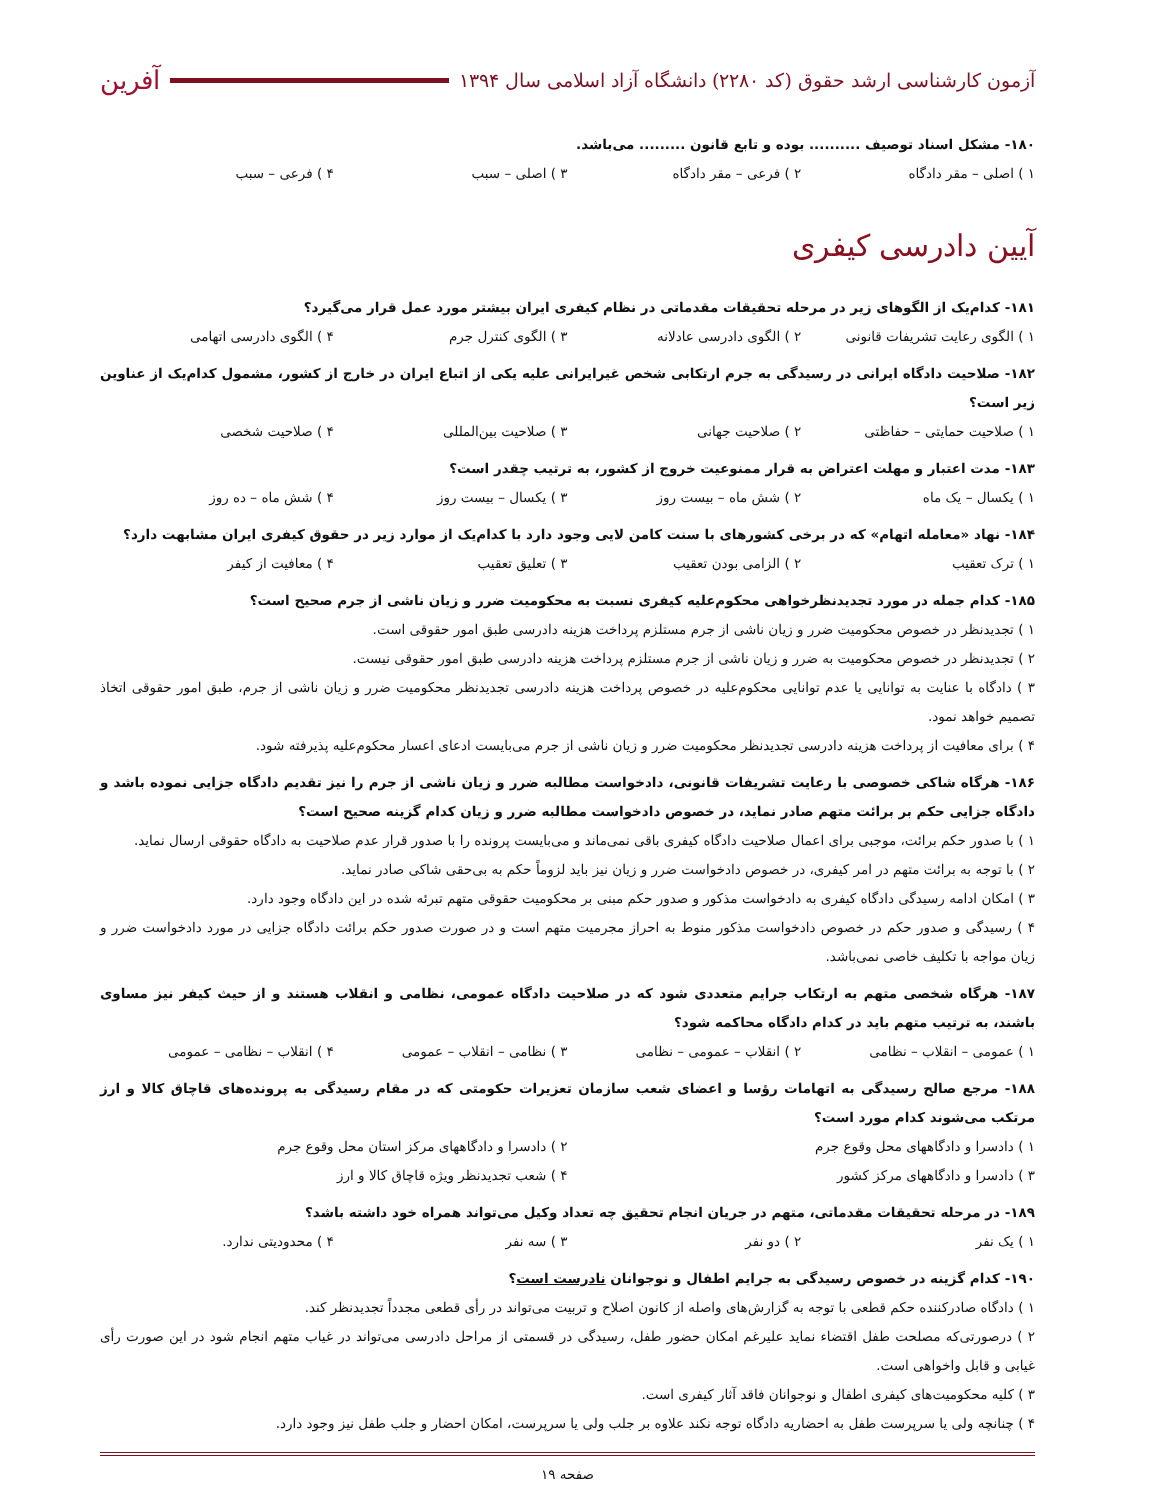آزمون کارشناسی ارشد حقوق (کد ۲۲۸۰) دانشگاه آزاد اسلامی سال ۱۳۹۴
آفرین
۱۸۰- مشکل اسناد توصیف .......... بوده و تابع قانون ......... می‌باشد.
۱ ) اصلی – مقر دادگاه ۲ ) فرعی – مقر دادگاه ۳ ) اصلی – سبب ۴ ) فرعی – سبب
آیین دادرسی کیفری
۱۸۱- کدام‌یک از الگوهای زیر در مرحله تحقیقات مقدماتی در نظام کیفری ایران بیشتر مورد عمل قرار می‌گیرد؟
۱ ) الگوی رعایت تشریفات قانونی ۲ ) الگوی دادرسی عادلانه ۳ ) الگوی کنترل جرم ۴ ) الگوی دادرسی اتهامی
۱۸۲- صلاحیت دادگاه ایرانی در رسیدگی به جرم ارتکابی شخص غیرایرانی علیه یکی از اتباع ایران در خارج از کشور، مشمول کدام‌یک از عناوین زیر است؟
۱ ) صلاحیت حمایتی – حفاظتی ۲ ) صلاحیت جهانی ۳ ) صلاحیت بین‌المللی ۴ ) صلاحیت شخصی
۱۸۳- مدت اعتبار و مهلت اعتراض به قرار ممنوعیت خروج از کشور، به ترتیب چقدر است؟
۱ ) یکسال – یک ماه ۲ ) شش ماه – بیست روز ۳ ) یکسال – بیست روز ۴ ) شش ماه – ده روز
۱۸۴- نهاد «معامله اتهام» که در برخی کشورهای با سنت کامن لایی وجود دارد با کدام‌یک از موارد زیر در حقوق کیفری ایران مشابهت دارد؟
۱ ) ترک تعقیب ۲ ) الزامی بودن تعقیب ۳ ) تعلیق تعقیب ۴ ) معافیت از کیفر
۱۸۵- کدام جمله در مورد تجدیدنظرخواهی محکوم‌علیه کیفری نسبت به محکومیت ضرر و زیان ناشی از جرم صحیح است؟
۱ ) تجدیدنظر در خصوص محکومیت ضرر و زیان ناشی از جرم مستلزم پرداخت هزینه دادرسی طبق امور حقوقی است.
۲ ) تجدیدنظر در خصوص محکومیت به ضرر و زیان ناشی از جرم مستلزم پرداخت هزینه دادرسی طبق امور حقوقی نیست.
۳ ) دادگاه با عنایت به توانایی یا عدم توانایی محکوم‌علیه در خصوص پرداخت هزینه دادرسی تجدیدنظر محکومیت ضرر و زیان ناشی از جرم، طبق امور حقوقی اتخاذ تصمیم خواهد نمود.
۴ ) برای معافیت از پرداخت هزینه دادرسی تجدیدنظر محکومیت ضرر و زیان ناشی از جرم می‌بایست ادعای اعسار محکوم‌علیه پذیرفته شود.
۱۸۶- هرگاه شاکی خصوصی با رعایت تشریفات قانونی، دادخواست مطالبه ضرر و زیان ناشی از جرم را نیز تقدیم دادگاه جزایی نموده باشد و دادگاه جزایی حکم بر برائت متهم صادر نماید، در خصوص دادخواست مطالبه ضرر و زیان کدام گزینه صحیح است؟
۱ ) با صدور حکم برائت، موجبی برای اعمال صلاحیت دادگاه کیفری باقی نمی‌ماند و می‌بایست پرونده را با صدور قرار عدم صلاحیت به دادگاه حقوقی ارسال نماید.
۲ ) با توجه به برائت متهم در امر کیفری، در خصوص دادخواست ضرر و زیان نیز باید لزوماً حکم به بی‌حقی شاکی صادر نماید.
۳ ) امکان ادامه رسیدگی دادگاه کیفری به دادخواست مذکور و صدور حکم مبنی بر محکومیت حقوقی متهم تبرئه شده در این دادگاه وجود دارد.
۴ ) رسیدگی و صدور حکم در خصوص دادخواست مذکور منوط به احراز مجرمیت متهم است و در صورت صدور حکم برائت دادگاه جزایی در مورد دادخواست ضرر و زیان مواجه با تکلیف خاصی نمی‌باشد.
۱۸۷- هرگاه شخصی متهم به ارتکاب جرایم متعددی شود که در صلاحیت دادگاه عمومی، نظامی و انقلاب هستند و از حیث کیفر نیز مساوی باشند، به ترتیب متهم باید در کدام دادگاه محاکمه شود؟
۱ ) عمومی – انقلاب – نظامی ۲ ) انقلاب – عمومی – نظامی ۳ ) نظامی – انقلاب – عمومی ۴ ) انقلاب – نظامی – عمومی
۱۸۸- مرجع صالح رسیدگی به اتهامات رؤسا و اعضای شعب سازمان تعزیرات حکومتی که در مقام رسیدگی به پرونده‌های قاچاق کالا و ارز مرتکب می‌شوند کدام مورد است؟
۱ ) دادسرا و دادگاههای محل وقوع جرم ۲ ) دادسرا و دادگاههای مرکز استان محل وقوع جرم
۳ ) دادسرا و دادگاههای مرکز کشور ۴ ) شعب تجدیدنظر ویژه قاچاق کالا و ارز
۱۸۹- در مرحله تحقیقات مقدماتی، متهم در جریان انجام تحقیق چه تعداد وکیل می‌تواند همراه خود داشته باشد؟
۱ ) یک نفر ۲ ) دو نفر ۳ ) سه نفر ۴ ) محدودیتی ندارد.
۱۹۰- کدام گزینه در خصوص رسیدگی به جرایم اطفال و نوجوانان نادرست است؟
۱ ) دادگاه صادرکننده حکم قطعی با توجه به گزارش‌های واصله از کانون اصلاح و تربیت می‌تواند در رأی قطعی مجدداً تجدیدنظر کند.
۲ ) درصورتی‌که مصلحت طفل اقتضاء نماید علیرغم امکان حضور طفل، رسیدگی در قسمتی از مراحل دادرسی می‌تواند در غیاب متهم انجام شود در این صورت رأی غیابی و قابل واخواهی است.
۳ ) کلیه محکومیت‌های کیفری اطفال و نوجوانان فاقد آثار کیفری است.
۴ ) چنانچه ولی یا سرپرست طفل به احضاریه دادگاه توجه نکند علاوه بر جلب ولی یا سرپرست، امکان احضار و جلب طفل نیز وجود دارد.
صفحه ۱۹